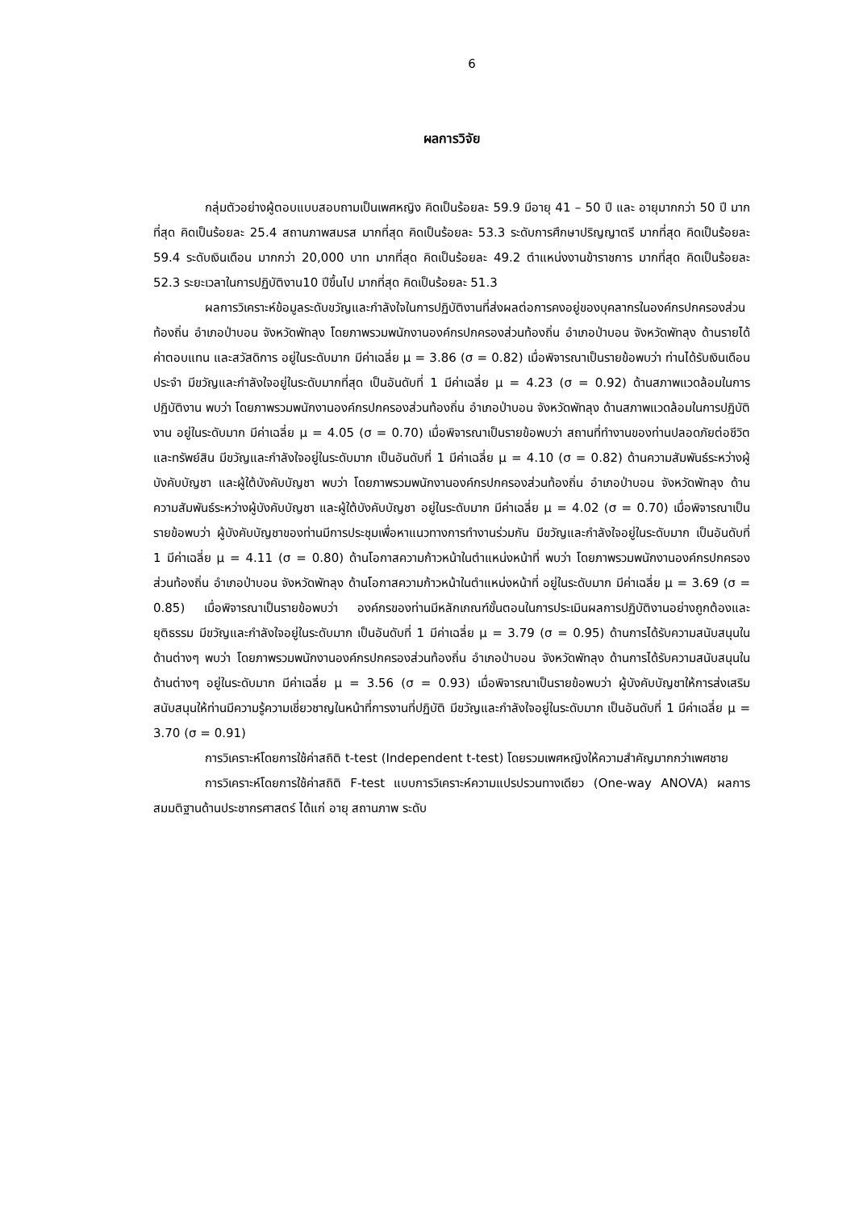6
ผลการวิจัย
กลุ่มตัวอย่างผู้ตอบแบบสอบถามเป็นเพศหญิง คิดเป็นร้อยละ 59.9 มีอายุ 41 – 50 ปี และ อายุมากกว่า 50 ปี มากที่สุด คิดเป็นร้อยละ 25.4 สถานภาพสมรส มากที่สุด คิดเป็นร้อยละ 53.3 ระดับการศึกษาปริญญาตรี มากที่สุด คิดเป็นร้อยละ 59.4 ระดับเงินเดือน มากกว่า 20,000 บาท มากที่สุด คิดเป็นร้อยละ 49.2 ตำแหน่งงานข้าราชการ มากที่สุด คิดเป็นร้อยละ 52.3 ระยะเวลาในการปฏิบัติงาน10 ปีขึ้นไป มากที่สุด คิดเป็นร้อยละ 51.3
ผลการวิเคราะห์ข้อมูลระดับขวัญและกำลังใจในการปฏิบัติงานที่ส่งผลต่อการคงอยู่ของบุคลากรในองค์กรปกครองส่วนท้องถิ่น อำเภอป่าบอน จังหวัดพัทลุง โดยภาพรวมพนักงานองค์กรปกครองส่วนท้องถิ่น อำเภอป่าบอน จังหวัดพัทลุง ด้านรายได้ ค่าตอบแทน และสวัสดิการ อยู่ในระดับมาก มีค่าเฉลี่ย μ = 3.86 (σ = 0.82) เมื่อพิจารณาเป็นรายข้อพบว่า ท่านได้รับเงินเดือนประจำ มีขวัญและกำลังใจอยู่ในระดับมากที่สุด เป็นอันดับที่ 1 มีค่าเฉลี่ย μ = 4.23 (σ = 0.92) ด้านสภาพแวดล้อมในการปฏิบัติงาน พบว่า โดยภาพรวมพนักงานองค์กรปกครองส่วนท้องถิ่น อำเภอป่าบอน จังหวัดพัทลุง ด้านสภาพแวดล้อมในการปฏิบัติงาน อยู่ในระดับมาก มีค่าเฉลี่ย μ = 4.05 (σ = 0.70) เมื่อพิจารณาเป็นรายข้อพบว่า สถานที่ทำงานของท่านปลอดภัยต่อชีวิต และทรัพย์สิน มีขวัญและกำลังใจอยู่ในระดับมาก เป็นอันดับที่ 1 มีค่าเฉลี่ย μ = 4.10 (σ = 0.82) ด้านความสัมพันธ์ระหว่างผู้บังคับบัญชา และผู้ใต้บังคับบัญชา พบว่า โดยภาพรวมพนักงานองค์กรปกครองส่วนท้องถิ่น อำเภอป่าบอน จังหวัดพัทลุง ด้านความสัมพันธ์ระหว่างผู้บังคับบัญชา และผู้ใต้บังคับบัญชา อยู่ในระดับมาก มีค่าเฉลี่ย μ = 4.02 (σ = 0.70) เมื่อพิจารณาเป็นรายข้อพบว่า ผู้บังคับบัญชาของท่านมีการประชุมเพื่อหาแนวทางการทำงานร่วมกัน มีขวัญและกำลังใจอยู่ในระดับมาก เป็นอันดับที่ 1 มีค่าเฉลี่ย μ = 4.11 (σ = 0.80) ด้านโอกาสความก้าวหน้าในตำแหน่งหน้าที่ พบว่า โดยภาพรวมพนักงานองค์กรปกครองส่วนท้องถิ่น อำเภอป่าบอน จังหวัดพัทลุง ด้านโอกาสความก้าวหน้าในตำแหน่งหน้าที่ อยู่ในระดับมาก มีค่าเฉลี่ย μ = 3.69 (σ = 0.85) เมื่อพิจารณาเป็นรายข้อพบว่า องค์กรของท่านมีหลักเกณฑ์ขั้นตอนในการประเมินผลการปฏิบัติงานอย่างถูกต้องและยุติธรรม มีขวัญและกำลังใจอยู่ในระดับมาก เป็นอันดับที่ 1 มีค่าเฉลี่ย μ = 3.79 (σ = 0.95) ด้านการได้รับความสนับสนุนในด้านต่างๆ พบว่า โดยภาพรวมพนักงานองค์กรปกครองส่วนท้องถิ่น อำเภอป่าบอน จังหวัดพัทลุง ด้านการได้รับความสนับสนุนในด้านต่างๆ อยู่ในระดับมาก มีค่าเฉลี่ย μ = 3.56 (σ = 0.93) เมื่อพิจารณาเป็นรายข้อพบว่า ผู้บังคับบัญชาให้การส่งเสริมสนับสนุนให้ท่านมีความรู้ความเชี่ยวชาญในหน้าที่การงานที่ปฏิบัติ มีขวัญและกำลังใจอยู่ในระดับมาก เป็นอันดับที่ 1 มีค่าเฉลี่ย μ = 3.70 (σ = 0.91)
การวิเคราะห์โดยการใช้ค่าสถิติ t-test (Independent t-test) โดยรวมเพศหญิงให้ความสำคัญมากกว่าเพศชาย
การวิเคราะห์โดยการใช้ค่าสถิติ F-test แบบการวิเคราะห์ความแปรปรวนทางเดียว (One-way ANOVA) ผลการสมมติฐานด้านประชากรศาสตร์ ได้แก่ อายุ สถานภาพ ระดับ